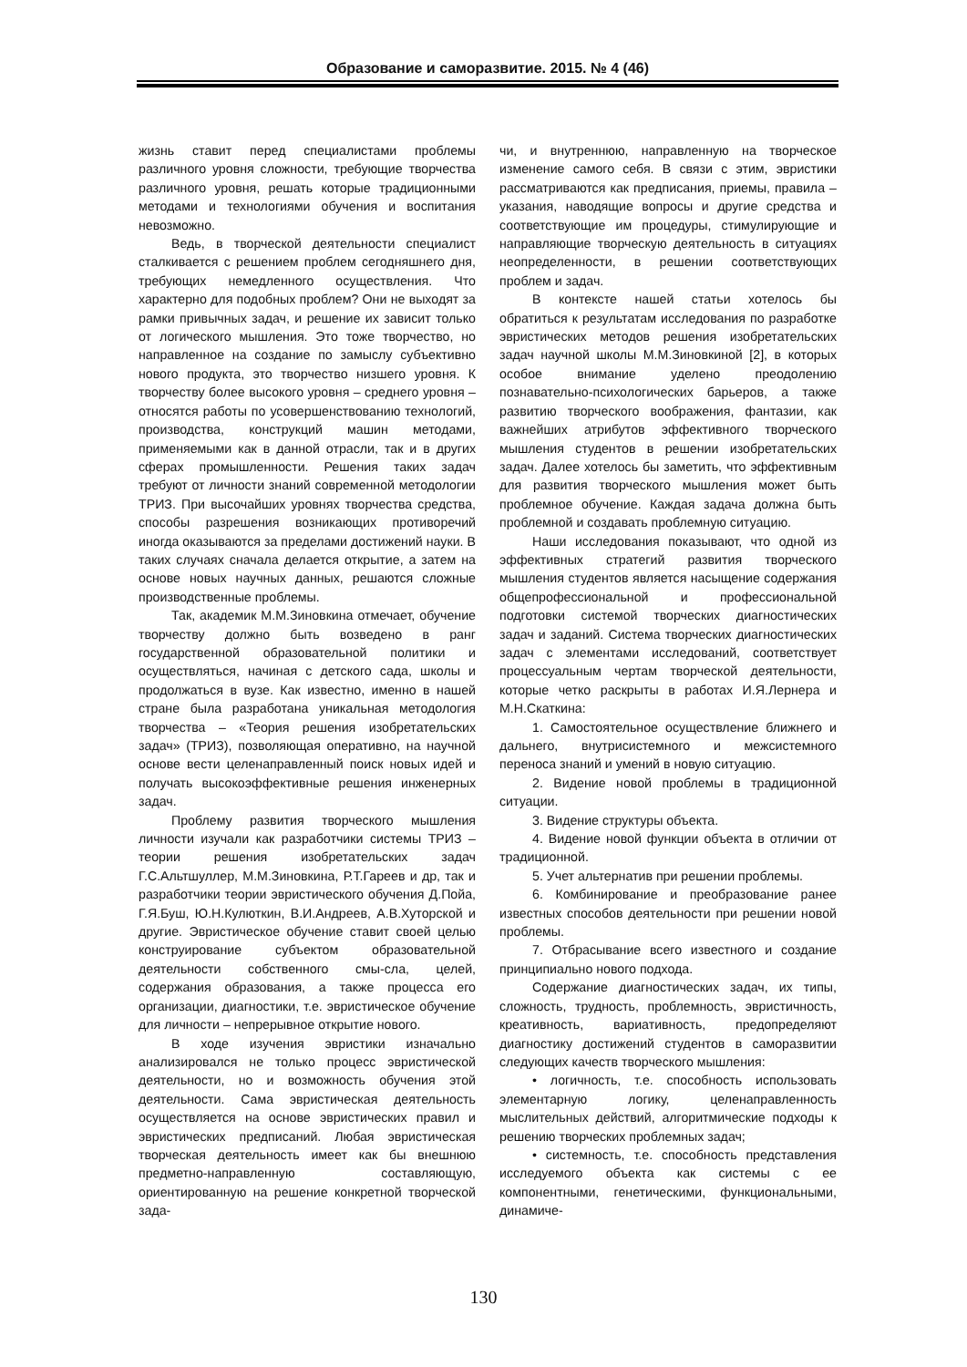Образование и саморазвитие. 2015. № 4 (46)
жизнь ставит перед специалистами проблемы различного уровня сложности, требующие творчества различного уровня, решать которые традиционными методами и технологиями обучения и воспитания невозможно.
Ведь, в творческой деятельности специалист сталкивается с решением проблем сегодняшнего дня, требующих немедленного осуществления. Что характерно для подобных проблем? Они не выходят за рамки привычных задач, и решение их зависит только от логического мышления. Это тоже творчество, но направленное на создание по замыслу субъективно нового продукта, это творчество низшего уровня. К творчеству более высокого уровня – среднего уровня – относятся работы по усовершенствованию технологий, производства, конструкций машин методами, применяемыми как в данной отрасли, так и в других сферах промышленности. Решения таких задач требуют от личности знаний современной методологии ТРИЗ. При высочайших уровнях творчества средства, способы разрешения возникающих противоречий иногда оказываются за пределами достижений науки. В таких случаях сначала делается открытие, а затем на основе новых научных данных, решаются сложные производственные проблемы.
Так, академик М.М.Зиновкина отмечает, обучение творчеству должно быть возведено в ранг государственной образовательной политики и осуществляться, начиная с детского сада, школы и продолжаться в вузе. Как известно, именно в нашей стране была разработана уникальная методология творчества – «Теория решения изобретательских задач» (ТРИЗ), позволяющая оперативно, на научной основе вести целенаправленный поиск новых идей и получать высокоэффективные решения инженерных задач.
Проблему развития творческого мышления личности изучали как разработчики системы ТРИЗ – теории решения изобретательских задач Г.С.Альтшуллер, М.М.Зиновкина, Р.Т.Гареев и др, так и разработчики теории эвристического обучения Д.Пойа, Г.Я.Буш, Ю.Н.Кулюткин, В.И.Андреев, А.В.Хуторской и другие. Эвристическое обучение ставит своей целью конструирование субъектом образовательной деятельности собственного смы-сла, целей, содержания образования, а также процесса его организации, диагностики, т.е. эвристическое обучение для личности – непрерывное открытие нового.
В ходе изучения эвристики изначально анализировался не только процесс эвристической деятельности, но и возможность обучения этой деятельности. Сама эвристическая деятельность осуществляется на основе эвристических правил и эвристических предписаний. Любая эвристическая творческая деятельность имеет как бы внешнюю предметно-направленную составляющую, ориентированную на решение конкретной творческой зада-
чи, и внутреннюю, направленную на творческое изменение самого себя. В связи с этим, эвристики рассматриваются как предписания, приемы, правила – указания, наводящие вопросы и другие средства и соответствующие им процедуры, стимулирующие и направляющие творческую деятельность в ситуациях неопределенности, в решении соответствующих проблем и задач.
В контексте нашей статьи хотелось бы обратиться к результатам исследования по разработке эвристических методов решения изобретательских задач научной школы М.М.Зиновкиной [2], в которых особое внимание уделено преодолению познавательно-психологических барьеров, а также развитию творческого воображения, фантазии, как важнейших атрибутов эффективного творческого мышления студентов в решении изобретательских задач. Далее хотелось бы заметить, что эффективным для развития творческого мышления может быть проблемное обучение. Каждая задача должна быть проблемной и создавать проблемную ситуацию.
Наши исследования показывают, что одной из эффективных стратегий развития творческого мышления студентов является насыщение содержания общепрофессиональной и профессиональной подготовки системой творческих диагностических задач и заданий. Система творческих диагностических задач с элементами исследований, соответствует процессуальным чертам творческой деятельности, которые четко раскрыты в работах И.Я.Лернера и М.Н.Скаткина:
1. Самостоятельное осуществление ближнего и дальнего, внутрисистемного и межсистемного переноса знаний и умений в новую ситуацию.
2. Видение новой проблемы в традиционной ситуации.
3. Видение структуры объекта.
4. Видение новой функции объекта в отличии от традиционной.
5. Учет альтернатив при решении проблемы.
6. Комбинирование и преобразование ранее известных способов деятельности при решении новой проблемы.
7. Отбрасывание всего известного и создание принципиально нового подхода.
Содержание диагностических задач, их типы, сложность, трудность, проблемность, эвристичность, креативность, вариативность, предопределяют диагностику достижений студентов в саморазвитии следующих качеств творческого мышления:
• логичность, т.е. способность использовать элементарную логику, целенаправленность мыслительных действий, алгоритмические подходы к решению творческих проблемных задач;
• системность, т.е. способность представления исследуемого объекта как системы с ее компонентными, генетическими, функциональными, динамиче-
130